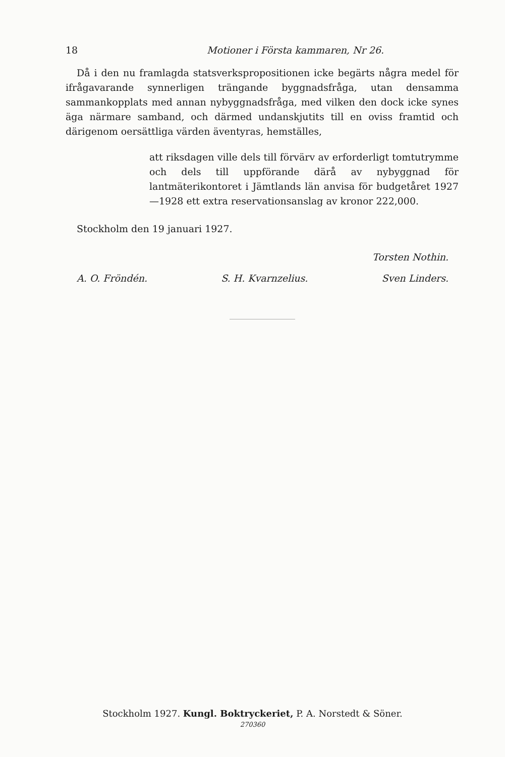18 Motioner i Första kammaren, Nr 26.
Då i den nu framlagda statsverkspropositionen icke begärts några medel för ifrågavarande synnerligen trängande byggnadsfråga, utan densamma sammankopplats med annan nybyggnadsfråga, med vilken den dock icke synes äga närmare samband, och därmed undanskjutits till en oviss framtid och därigenom oersättliga värden äventyras, hemställes,
att riksdagen ville dels till förvärv av erforderligt tomtutrymme och dels till uppförande därå av nybyggnad för lantmäterikontoret i Jämtlands län anvisa för budgetåret 1927—1928 ett extra reservationsanslag av kronor 222,000.
Stockholm den 19 januari 1927.
Torsten Nothin.
A. O. Fröndén. S. H. Kvarnzelius. Sven Linders.
Stockholm 1927. Kungl. Boktryckeriet, P. A. Norstedt & Söner.
270360